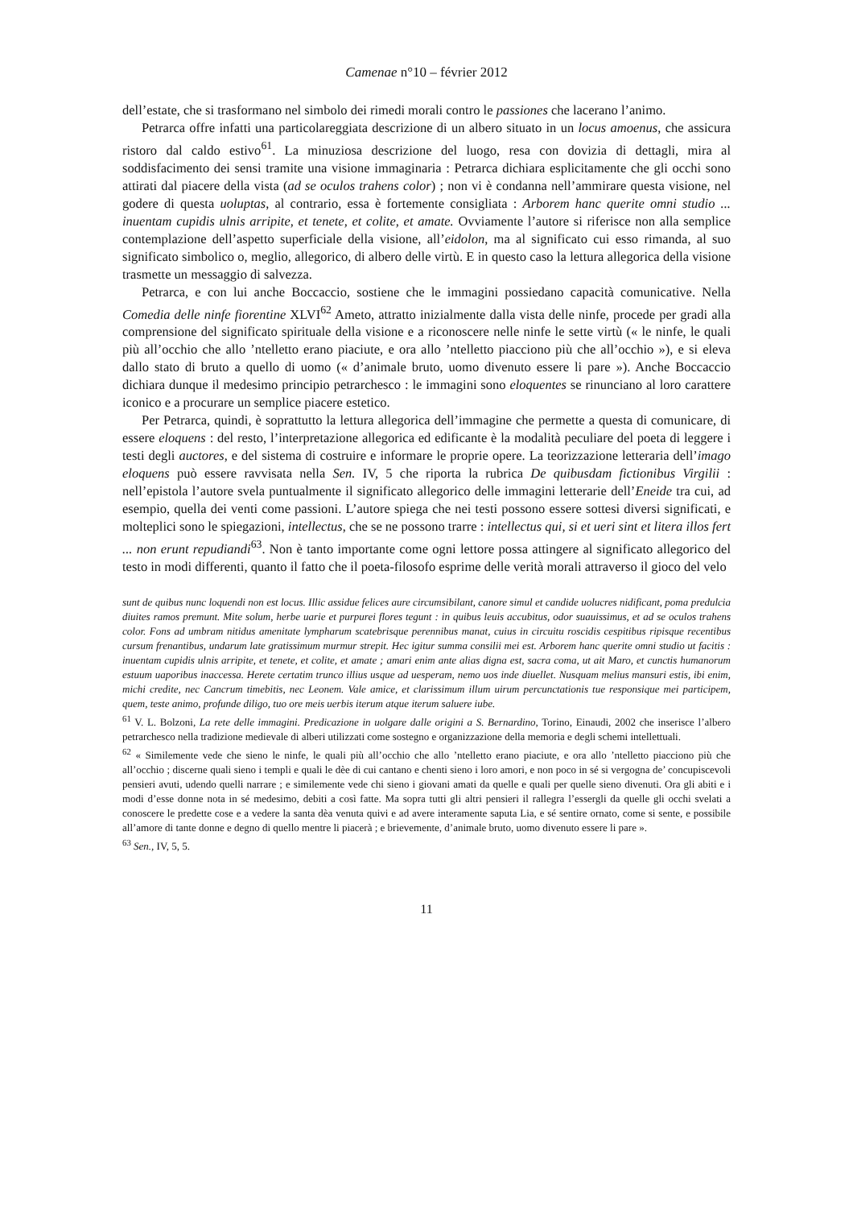Camenae n°10 – février 2012
dell’estate, che si trasformano nel simbolo dei rimedi morali contro le passiones che lacerano l’animo.
Petrarca offre infatti una particolareggiata descrizione di un albero situato in un locus amoenus, che assicura ristoro dal caldo estivo<sup>61</sup>. La minuziosa descrizione del luogo, resa con dovizia di dettagli, mira al soddisfacimento dei sensi tramite una visione immaginaria : Petrarca dichiara esplicitamente che gli occhi sono attirati dal piacere della vista (ad se oculos trahens color) ; non vi è condanna nell’ammirare questa visione, nel godere di questa uoluptas, al contrario, essa è fortemente consigliata : Arborem hanc querite omni studio ... inuentam cupidis ulnis arripite, et tenete, et colite, et amate. Ovviamente l’autore si riferisce non alla semplice contemplazione dell’aspetto superficiale della visione, all’eidolon, ma al significato cui esso rimanda, al suo significato simbolico o, meglio, allegorico, di albero delle virtù. E in questo caso la lettura allegorica della visione trasmette un messaggio di salvezza.
Petrarca, e con lui anche Boccaccio, sostiene che le immagini possiedano capacità comunicative. Nella Comedia delle ninfe fiorentine XLVI<sup>62</sup> Ameto, attratto inizialmente dalla vista delle ninfe, procede per gradi alla comprensione del significato spirituale della visione e a riconoscere nelle ninfe le sette virtù (« le ninfe, le quali più all’occhio che allo ’ntelletto erano piaciute, e ora allo ’ntelletto piacciono più che all’occhio »), e si eleva dallo stato di bruto a quello di uomo (« d’animale bruto, uomo divenuto essere li pare »). Anche Boccaccio dichiara dunque il medesimo principio petrarchesco : le immagini sono eloquentes se rinunciano al loro carattere iconico e a procurare un semplice piacere estetico.
Per Petrarca, quindi, è soprattutto la lettura allegorica dell’immagine che permette a questa di comunicare, di essere eloquens : del resto, l’interpretazione allegorica ed edificante è la modalità peculiare del poeta di leggere i testi degli auctores, e del sistema di costruire e informare le proprie opere. La teorizzazione letteraria dell’imago eloquens può essere ravvisata nella Sen. IV, 5 che riporta la rubrica De quibusdam fictionibus Virgilii : nell’epistola l’autore svela puntualmente il significato allegorico delle immagini letterarie dell’Eneide tra cui, ad esempio, quella dei venti come passioni. L’autore spiega che nei testi possono essere sottesi diversi significati, e molteplici sono le spiegazioni, intellectus, che se ne possono trarre : intellectus qui, si et ueri sint et litera illos fert ... non erunt repudiandi<sup>63</sup>. Non è tanto importante come ogni lettore possa attingere al significato allegorico del testo in modi differenti, quanto il fatto che il poeta-filosofo esprime delle verità morali attraverso il gioco del velo
sunt de quibus nunc loquendi non est locus. Illic assidue felices aure circumsibilant, canore simul et candide uolucres nidificant, poma predulcia diuites ramos premunt. Mite solum, herbe uarie et purpurei flores tegunt : in quibus leuis accubitus, odor suauissimus, et ad se oculos trahens color. Fons ad umbram nitidus amenitate lympharum scatebrisque perennibus manat, cuius in circuitu roscidis cespitibus ripisque recentibus cursum frenantibus, undarum late gratissimum murmur strepit. Hec igitur summa consilii mei est. Arborem hanc querite omni studio ut facitis : inuentam cupidis ulnis arripite, et tenete, et colite, et amate ; amari enim ante alias digna est, sacra coma, ut ait Maro, et cunctis humanorum estuum uaporibus inaccessa. Herete certatim trunco illius usque ad uesperam, nemo uos inde diuellet. Nusquam melius mansuri estis, ibi enim, michi credite, nec Cancrum timebitis, nec Leonem. Vale amice, et clarissimum illum uirum percunctationis tue responsique mei participem, quem, teste animo, profunde diligo, tuo ore meis uerbis iterum atque iterum saluere iube.
<sup>61</sup> V. L. Bolzoni, La rete delle immagini. Predicazione in uolgare dalle origini a S. Bernardino, Torino, Einaudi, 2002 che inserisce l’albero petrarchesco nella tradizione medievale di alberi utilizzati come sostegno e organizzazione della memoria e degli schemi intellettuali.
<sup>62</sup> « Similemente vede che sieno le ninfe, le quali più all’occhio che allo ’ntelletto erano piaciute, e ora allo ’ntelletto piacciono più che all’occhio ; discerne quali sieno i templi e quali le dèe di cui cantano e chenti sieno i loro amori, e non poco in sé si vergogna de’ concupiscevoli pensieri avuti, udendo quelli narrare ; e similemente vede chi sieno i giovani amati da quelle e quali per quelle sieno divenuti. Ora gli abiti e i modi d’esse donne nota in sé medesimo, debiti a così fatte. Ma sopra tutti gli altri pensieri il rallegra l’essergli da quelle gli occhi svelati a conoscere le predette cose e a vedere la santa dèa venuta quivi e ad avere interamente saputa Lia, e sé sentire ornato, come si sente, e possibile all’amore di tante donne e degno di quello mentre li piacerà ; e brievemente, d’animale bruto, uomo divenuto essere li pare ».
<sup>63</sup> Sen., IV, 5, 5.
11